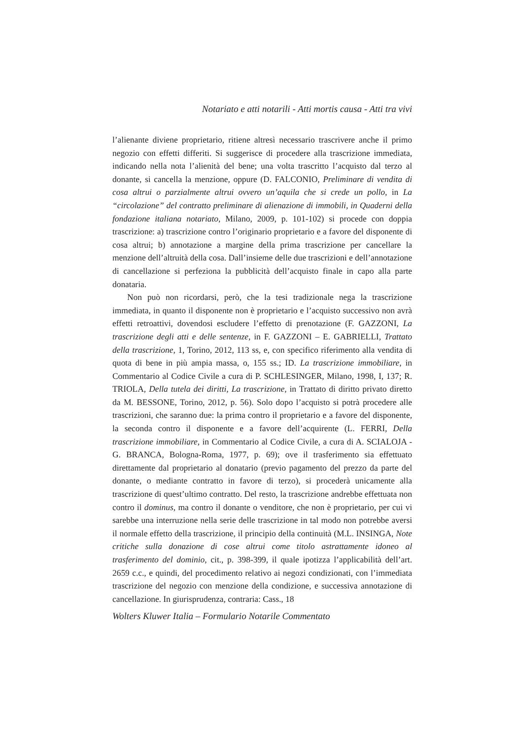Notariato e atti notarili - Atti mortis causa - Atti tra vivi
l’alienante diviene proprietario, ritiene altresì necessario trascrivere anche il primo negozio con effetti differiti. Si suggerisce di procedere alla trascrizione immediata, indicando nella nota l’alienità del bene; una volta trascritto l’acquisto dal terzo al donante, si cancella la menzione, oppure (D. FALCONIO, Preliminare di vendita di cosa altrui o parzialmente altrui ovvero un’aquila che si crede un pollo, in La “circolazione” del contratto preliminare di alienazione di immobili, in Quaderni della fondazione italiana notariato, Milano, 2009, p. 101-102) si procede con doppia trascrizione: a) trascrizione contro l’originario proprietario e a favore del disponente di cosa altrui; b) annotazione a margine della prima trascrizione per cancellare la menzione dell’altruità della cosa. Dall’insieme delle due trascrizioni e dell’annotazione di cancellazione si perfeziona la pubblicità dell’acquisto finale in capo alla parte donataria.
Non può non ricordarsi, però, che la tesi tradizionale nega la trascrizione immediata, in quanto il disponente non è proprietario e l’acquisto successivo non avrà effetti retroattivi, dovendosi escludere l’effetto di prenotazione (F. GAZZONI, La trascrizione degli atti e delle sentenze, in F. GAZZONI – E. GABRIELLI, Trattato della trascrizione, 1, Torino, 2012, 113 ss, e, con specifico riferimento alla vendita di quota di bene in più ampia massa, o, 155 ss.; ID. La trascrizione immobiliare, in Commentario al Codice Civile a cura di P. SCHLESINGER, Milano, 1998, I, 137; R. TRIOLA, Della tutela dei diritti, La trascrizione, in Trattato di diritto privato diretto da M. BESSONE, Torino, 2012, p. 56). Solo dopo l’acquisto si potrà procedere alle trascrizioni, che saranno due: la prima contro il proprietario e a favore del disponente, la seconda contro il disponente e a favore dell’acquirente (L. FERRI, Della trascrizione immobiliare, in Commentario al Codice Civile, a cura di A. SCIALOJA - G. BRANCA, Bologna-Roma, 1977, p. 69); ove il trasferimento sia effettuato direttamente dal proprietario al donatario (previo pagamento del prezzo da parte del donante, o mediante contratto in favore di terzo), si procederà unicamente alla trascrizione di quest’ultimo contratto. Del resto, la trascrizione andrebbe effettuata non contro il dominus, ma contro il donante o venditore, che non è proprietario, per cui vi sarebbe una interruzione nella serie delle trascrizione in tal modo non potrebbe aversi il normale effetto della trascrizione, il principio della continuità (M.L. INSINGA, Note critiche sulla donazione di cose altrui come titolo astrattamente idoneo al trasferimento del dominio, cit., p. 398-399, il quale ipotizza l’applicabilità dell’art. 2659 c.c., e quindi, del procedimento relativo ai negozi condizionati, con l’immediata trascrizione del negozio con menzione della condizione, e successiva annotazione di cancellazione. In giurisprudenza, contraria: Cass., 18
Wolters Kluwer Italia – Formulario Notarile Commentato